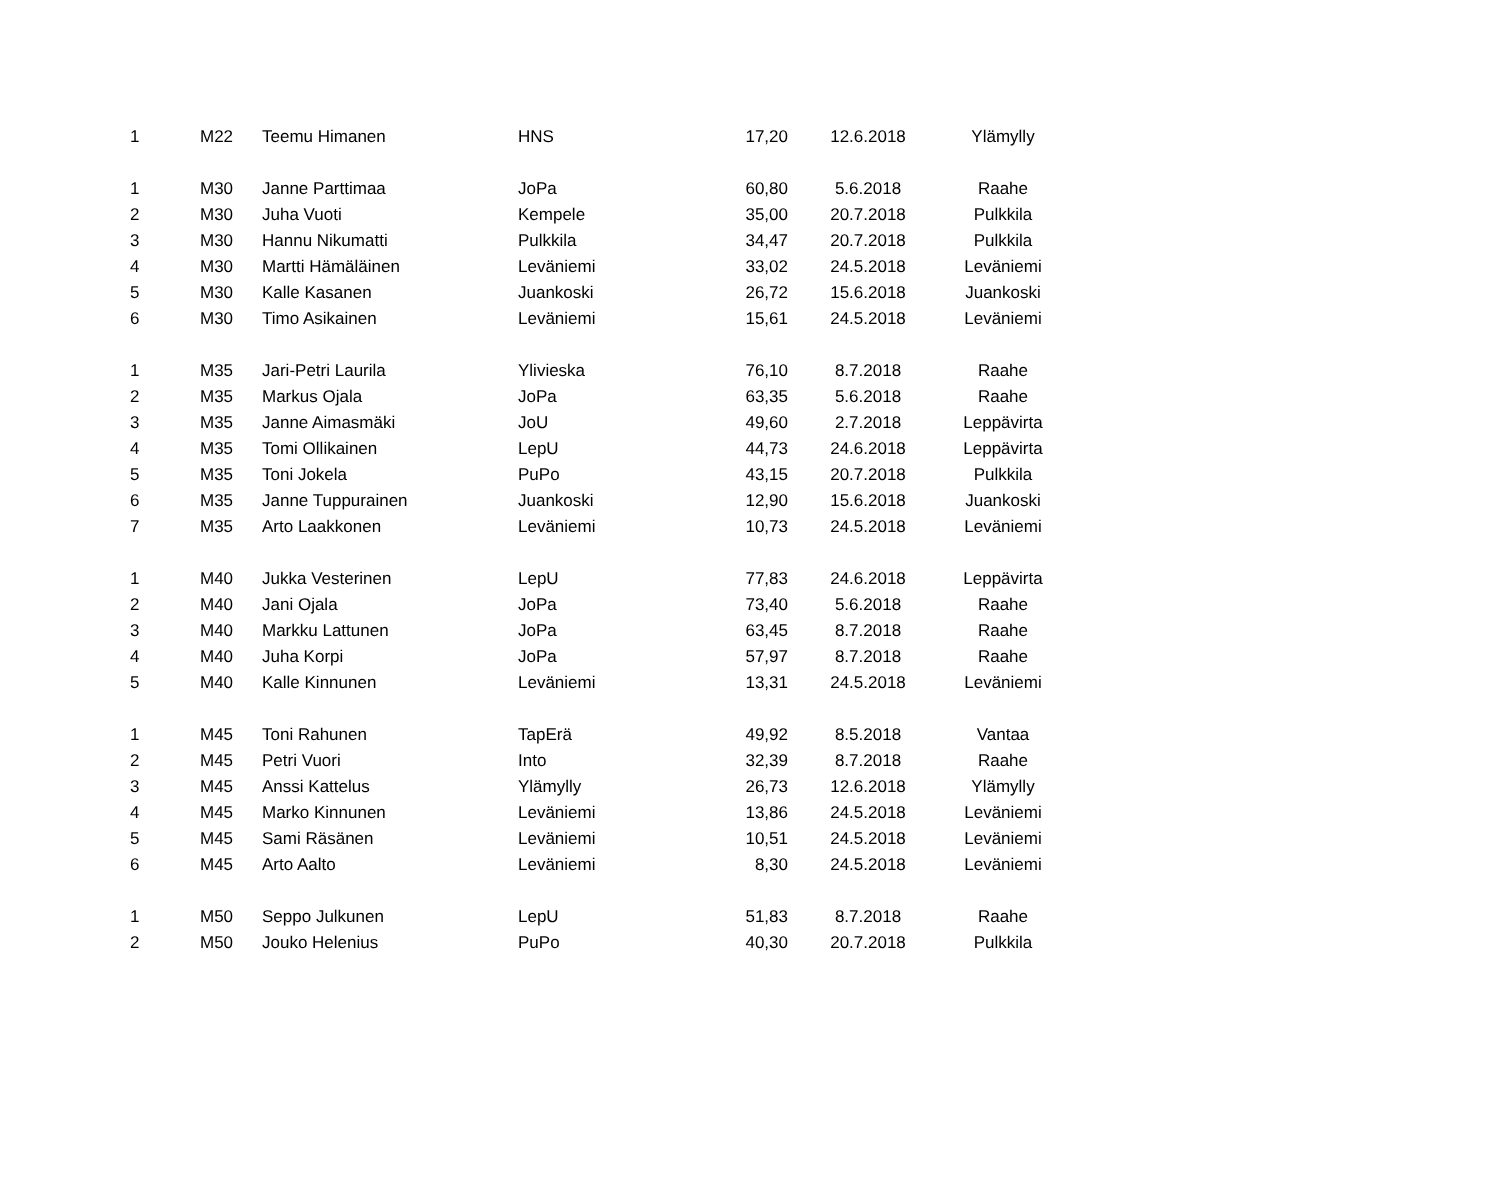| 1 | M22 | Teemu Himanen | HNS | 17,20 | 12.6.2018 | Ylämylly |
| 1 | M30 | Janne Parttimaa | JoPa | 60,80 | 5.6.2018 | Raahe |
| 2 | M30 | Juha Vuoti | Kempele | 35,00 | 20.7.2018 | Pulkkila |
| 3 | M30 | Hannu Nikumatti | Pulkkila | 34,47 | 20.7.2018 | Pulkkila |
| 4 | M30 | Martti Hämäläinen | Leväniemi | 33,02 | 24.5.2018 | Leväniemi |
| 5 | M30 | Kalle Kasanen | Juankoski | 26,72 | 15.6.2018 | Juankoski |
| 6 | M30 | Timo Asikainen | Leväniemi | 15,61 | 24.5.2018 | Leväniemi |
| 1 | M35 | Jari-Petri Laurila | Ylivieska | 76,10 | 8.7.2018 | Raahe |
| 2 | M35 | Markus Ojala | JoPa | 63,35 | 5.6.2018 | Raahe |
| 3 | M35 | Janne Aimasmäki | JoU | 49,60 | 2.7.2018 | Leppävirta |
| 4 | M35 | Tomi Ollikainen | LepU | 44,73 | 24.6.2018 | Leppävirta |
| 5 | M35 | Toni Jokela | PuPo | 43,15 | 20.7.2018 | Pulkkila |
| 6 | M35 | Janne Tuppurainen | Juankoski | 12,90 | 15.6.2018 | Juankoski |
| 7 | M35 | Arto Laakkonen | Leväniemi | 10,73 | 24.5.2018 | Leväniemi |
| 1 | M40 | Jukka Vesterinen | LepU | 77,83 | 24.6.2018 | Leppävirta |
| 2 | M40 | Jani Ojala | JoPa | 73,40 | 5.6.2018 | Raahe |
| 3 | M40 | Markku Lattunen | JoPa | 63,45 | 8.7.2018 | Raahe |
| 4 | M40 | Juha Korpi | JoPa | 57,97 | 8.7.2018 | Raahe |
| 5 | M40 | Kalle Kinnunen | Leväniemi | 13,31 | 24.5.2018 | Leväniemi |
| 1 | M45 | Toni Rahunen | TapErä | 49,92 | 8.5.2018 | Vantaa |
| 2 | M45 | Petri Vuori | Into | 32,39 | 8.7.2018 | Raahe |
| 3 | M45 | Anssi Kattelus | Ylämylly | 26,73 | 12.6.2018 | Ylämylly |
| 4 | M45 | Marko Kinnunen | Leväniemi | 13,86 | 24.5.2018 | Leväniemi |
| 5 | M45 | Sami Räsänen | Leväniemi | 10,51 | 24.5.2018 | Leväniemi |
| 6 | M45 | Arto Aalto | Leväniemi | 8,30 | 24.5.2018 | Leväniemi |
| 1 | M50 | Seppo Julkunen | LepU | 51,83 | 8.7.2018 | Raahe |
| 2 | M50 | Jouko Helenius | PuPo | 40,30 | 20.7.2018 | Pulkkila |